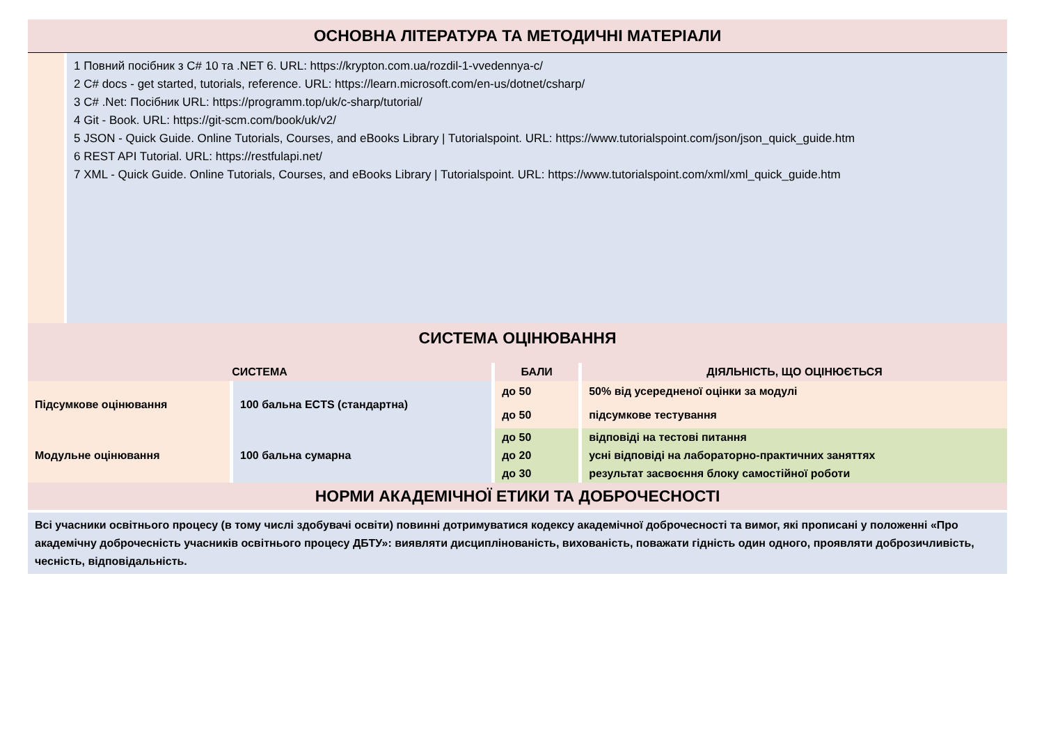ОСНОВНА ЛІТЕРАТУРА ТА МЕТОДИЧНІ МАТЕРІАЛИ
1 Повний посібник з C# 10 та .NET 6. URL: https://krypton.com.ua/rozdil-1-vvedennya-c/
2 C# docs - get started, tutorials, reference. URL: https://learn.microsoft.com/en-us/dotnet/csharp/
3 C# .Net: Посібник URL: https://programm.top/uk/c-sharp/tutorial/
4 Git - Book. URL: https://git-scm.com/book/uk/v2/
5 JSON - Quick Guide. Online Tutorials, Courses, and eBooks Library | Tutorialspoint. URL: https://www.tutorialspoint.com/json/json_quick_guide.htm
6 REST API Tutorial. URL: https://restfulapi.net/
7 XML - Quick Guide. Online Tutorials, Courses, and eBooks Library | Tutorialspoint. URL: https://www.tutorialspoint.com/xml/xml_quick_guide.htm
СИСТЕМА ОЦІНЮВАННЯ
| СИСТЕМА | | БАЛИ | ДІЯЛЬНІСТЬ, ЩО ОЦІНЮЄТЬСЯ |
| --- | --- | --- | --- |
| Підсумкове оцінювання | 100 бальна ECTS (стандартна) | до 50 | 50% від усередненої оцінки за модулі |
| | | до 50 | підсумкове тестування |
| Модульне оцінювання | 100 бальна сумарна | до 50 | відповіді на тестові питання |
| | | до 20 | усні відповіді на лабораторно-практичних заняттях |
| | | до 30 | результат засвоєння блоку самостійної роботи |
НОРМИ АКАДЕМІЧНОЇ ЕТИКИ ТА ДОБРОЧЕСНОСТІ
Всі учасники освітнього процесу (в тому числі здобувачі освіти) повинні дотримуватися кодексу академічної доброчесності та вимог, які прописані у положенні «Про академічну доброчесність учасників освітнього процесу ДБТУ»: виявляти дисциплінованість, вихованість, поважати гідність один одного, проявляти доброзичливість, чесність, відповідальність.